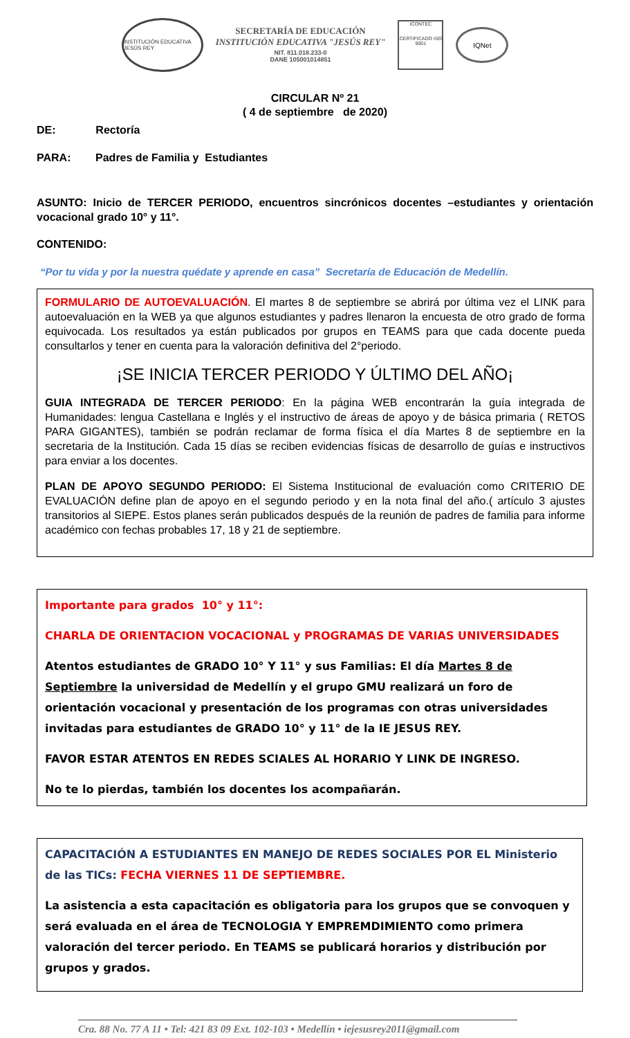INSTITUCIÓN EDUCATIVA JESÚS REY
SECRETARÍA DE EDUCACIÓN
INSTITUCIÓN EDUCATIVA "JESÚS REY"
NIT. 811.018.233-0
DANE 105001014851
ICONTEC
CERTIFICADO ISO 9001
IQNet
CIRCULAR Nº 21
( 4 de septiembre de 2020)
DE: Rectoría
PARA: Padres de Familia y Estudiantes
ASUNTO: Inicio de TERCER PERIODO, encuentros sincrónicos docentes –estudiantes y orientación vocacional grado 10° y 11°.
CONTENIDO:
“Por tu vida y por la nuestra quédate y aprende en casa” Secretaría de Educación de Medellín.
FORMULARIO DE AUTOEVALUACIÓN. El martes 8 de septiembre se abrirá por última vez el LINK para autoevaluación en la WEB ya que algunos estudiantes y padres llenaron la encuesta de otro grado de forma equivocada. Los resultados ya están publicados por grupos en TEAMS para que cada docente pueda consultarlos y tener en cuenta para la valoración definitiva del 2°periodo.
¡SE INICIA TERCER PERIODO Y ÚLTIMO DEL AÑO¡
GUIA INTEGRADA DE TERCER PERIODO: En la página WEB encontrarán la guía integrada de Humanidades: lengua Castellana e Inglés y el instructivo de áreas de apoyo y de básica primaria ( RETOS PARA GIGANTES), también se podrán reclamar de forma física el día Martes 8 de septiembre en la secretaria de la Institución. Cada 15 días se reciben evidencias físicas de desarrollo de guías e instructivos para enviar a los docentes.
PLAN DE APOYO SEGUNDO PERIODO: El Sistema Institucional de evaluación como CRITERIO DE EVALUACIÓN define plan de apoyo en el segundo periodo y en la nota final del año.( artículo 3 ajustes transitorios al SIEPE. Estos planes serán publicados después de la reunión de padres de familia para informe académico con fechas probables 17, 18 y 21 de septiembre.
Importante para grados 10° y 11°:
CHARLA DE ORIENTACION VOCACIONAL y PROGRAMAS DE VARIAS UNIVERSIDADES
Atentos estudiantes de GRADO 10° Y 11° y sus Familias: El día Martes 8 de Septiembre la universidad de Medellín y el grupo GMU realizará un foro de orientación vocacional y presentación de los programas con otras universidades invitadas para estudiantes de GRADO 10° y 11° de la IE JESUS REY.
FAVOR ESTAR ATENTOS EN REDES SCIALES AL HORARIO Y LINK DE INGRESO.
No te lo pierdas, también los docentes los acompañarán.
CAPACITACIÓN A ESTUDIANTES EN MANEJO DE REDES SOCIALES POR EL Ministerio de las TICs: FECHA VIERNES 11 DE SEPTIEMBRE.
La asistencia a esta capacitación es obligatoria para los grupos que se convoquen y será evaluada en el área de TECNOLOGIA Y EMPREMDIMIENTO como primera valoración del tercer periodo. En TEAMS se publicará horarios y distribución por grupos y grados.
Cra. 88 No. 77 A 11 • Tel: 421 83 09 Ext. 102-103 • Medellín • iejesusrey2011@gmail.com